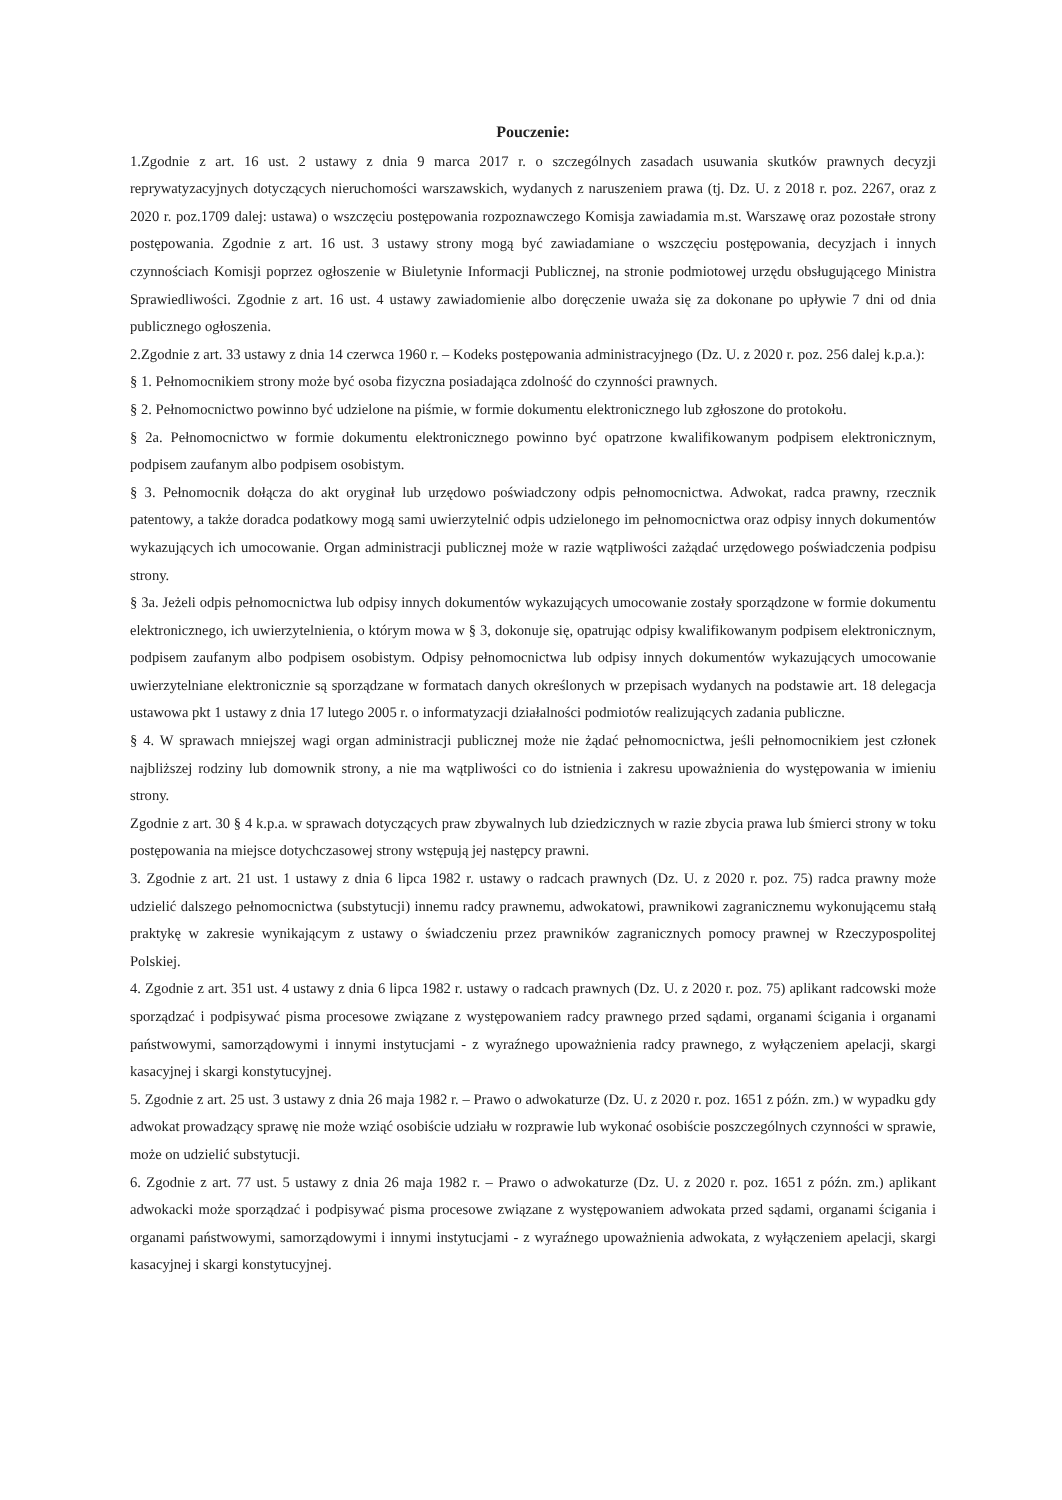Pouczenie:
1.Zgodnie z art. 16 ust. 2 ustawy z dnia 9 marca 2017 r. o szczególnych zasadach usuwania skutków prawnych decyzji reprywatyzacyjnych dotyczących nieruchomości warszawskich, wydanych z naruszeniem prawa (tj. Dz. U. z 2018 r. poz. 2267, oraz z 2020 r. poz.1709 dalej: ustawa) o wszczęciu postępowania rozpoznawczego Komisja zawiadamia m.st. Warszawę oraz pozostałe strony postępowania. Zgodnie z art. 16 ust. 3 ustawy strony mogą być zawiadamiane o wszczęciu postępowania, decyzjach i innych czynnościach Komisji poprzez ogłoszenie w Biuletynie Informacji Publicznej, na stronie podmiotowej urzędu obsługującego Ministra Sprawiedliwości. Zgodnie z art. 16 ust. 4 ustawy zawiadomienie albo doręczenie uważa się za dokonane po upływie 7 dni od dnia publicznego ogłoszenia.
2.Zgodnie z art. 33 ustawy z dnia 14 czerwca 1960 r. – Kodeks postępowania administracyjnego (Dz. U. z 2020 r. poz. 256 dalej k.p.a.):
§ 1. Pełnomocnikiem strony może być osoba fizyczna posiadająca zdolność do czynności prawnych.
§ 2. Pełnomocnictwo powinno być udzielone na piśmie, w formie dokumentu elektronicznego lub zgłoszone do protokołu.
§ 2a. Pełnomocnictwo w formie dokumentu elektronicznego powinno być opatrzone kwalifikowanym podpisem elektronicznym, podpisem zaufanym albo podpisem osobistym.
§ 3. Pełnomocnik dołącza do akt oryginał lub urzędowo poświadczony odpis pełnomocnictwa. Adwokat, radca prawny, rzecznik patentowy, a także doradca podatkowy mogą sami uwierzytelnić odpis udzielonego im pełnomocnictwa oraz odpisy innych dokumentów wykazujących ich umocowanie. Organ administracji publicznej może w razie wątpliwości zażądać urzędowego poświadczenia podpisu strony.
§ 3a. Jeżeli odpis pełnomocnictwa lub odpisy innych dokumentów wykazujących umocowanie zostały sporządzone w formie dokumentu elektronicznego, ich uwierzytelnienia, o którym mowa w § 3, dokonuje się, opatrując odpisy kwalifikowanym podpisem elektronicznym, podpisem zaufanym albo podpisem osobistym. Odpisy pełnomocnictwa lub odpisy innych dokumentów wykazujących umocowanie uwierzytelniane elektronicznie są sporządzane w formatach danych określonych w przepisach wydanych na podstawie art. 18 delegacja ustawowa pkt 1 ustawy z dnia 17 lutego 2005 r. o informatyzacji działalności podmiotów realizujących zadania publiczne.
§ 4. W sprawach mniejszej wagi organ administracji publicznej może nie żądać pełnomocnictwa, jeśli pełnomocnikiem jest członek najbliższej rodziny lub domownik strony, a nie ma wątpliwości co do istnienia i zakresu upoważnienia do występowania w imieniu strony.
Zgodnie z art. 30 § 4 k.p.a. w sprawach dotyczących praw zbywalnych lub dziedzicznych w razie zbycia prawa lub śmierci strony w toku postępowania na miejsce dotychczasowej strony wstępują jej następcy prawni.
3. Zgodnie z art. 21 ust. 1 ustawy z dnia 6 lipca 1982 r. ustawy o radcach prawnych (Dz. U. z 2020 r. poz. 75) radca prawny może udzielić dalszego pełnomocnictwa (substytucji) innemu radcy prawnemu, adwokatowi, prawnikowi zagranicznemu wykonującemu stałą praktykę w zakresie wynikającym z ustawy o świadczeniu przez prawników zagranicznych pomocy prawnej w Rzeczypospolitej Polskiej.
4. Zgodnie z art. 351 ust. 4 ustawy z dnia 6 lipca 1982 r. ustawy o radcach prawnych (Dz. U. z 2020 r. poz. 75) aplikant radcowski może sporządzać i podpisywać pisma procesowe związane z występowaniem radcy prawnego przed sądami, organami ścigania i organami państwowymi, samorządowymi i innymi instytucjami - z wyraźnego upoważnienia radcy prawnego, z wyłączeniem apelacji, skargi kasacyjnej i skargi konstytucyjnej.
5. Zgodnie z art. 25 ust. 3 ustawy z dnia 26 maja 1982 r. – Prawo o adwokaturze (Dz. U. z 2020 r. poz. 1651 z późn. zm.) w wypadku gdy adwokat prowadzący sprawę nie może wziąć osobiście udziału w rozprawie lub wykonać osobiście poszczególnych czynności w sprawie, może on udzielić substytucji.
6. Zgodnie z art. 77 ust. 5 ustawy z dnia 26 maja 1982 r. – Prawo o adwokaturze (Dz. U. z 2020 r. poz. 1651 z późn. zm.) aplikant adwokacki może sporządzać i podpisywać pisma procesowe związane z występowaniem adwokata przed sądami, organami ścigania i organami państwowymi, samorządowymi i innymi instytucjami - z wyraźnego upoważnienia adwokata, z wyłączeniem apelacji, skargi kasacyjnej i skargi konstytucyjnej.